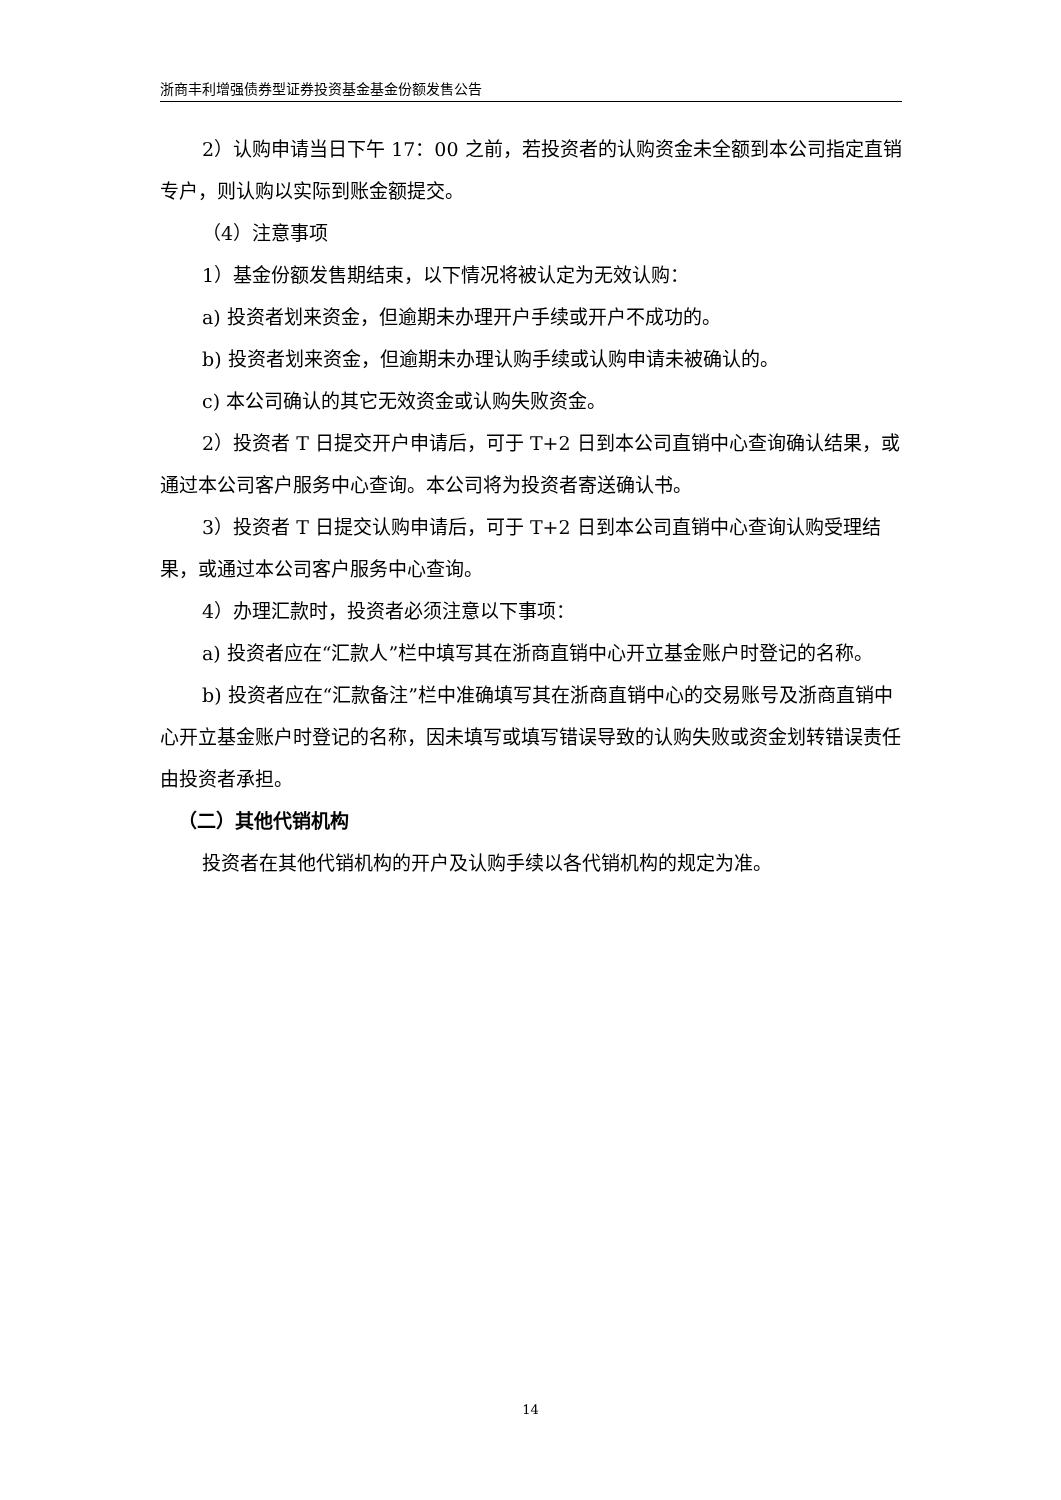浙商丰利增强债券型证券投资基金基金份额发售公告
2）认购申请当日下午 17：00 之前，若投资者的认购资金未全额到本公司指定直销专户，则认购以实际到账金额提交。
（4）注意事项
1）基金份额发售期结束，以下情况将被认定为无效认购：
a) 投资者划来资金，但逾期未办理开户手续或开户不成功的。
b) 投资者划来资金，但逾期未办理认购手续或认购申请未被确认的。
c) 本公司确认的其它无效资金或认购失败资金。
2）投资者 T 日提交开户申请后，可于 T+2 日到本公司直销中心查询确认结果，或通过本公司客户服务中心查询。本公司将为投资者寄送确认书。
3）投资者 T 日提交认购申请后，可于 T+2 日到本公司直销中心查询认购受理结果，或通过本公司客户服务中心查询。
4）办理汇款时，投资者必须注意以下事项：
a) 投资者应在“汇款人”栏中填写其在浙商直销中心开立基金账户时登记的名称。
b) 投资者应在“汇款备注”栏中准确填写其在浙商直销中心的交易账号及浙商直销中心开立基金账户时登记的名称，因未填写或填写错误导致的认购失败或资金划转错误责任由投资者承担。
（二）其他代销机构
投资者在其他代销机构的开户及认购手续以各代销机构的规定为准。
14